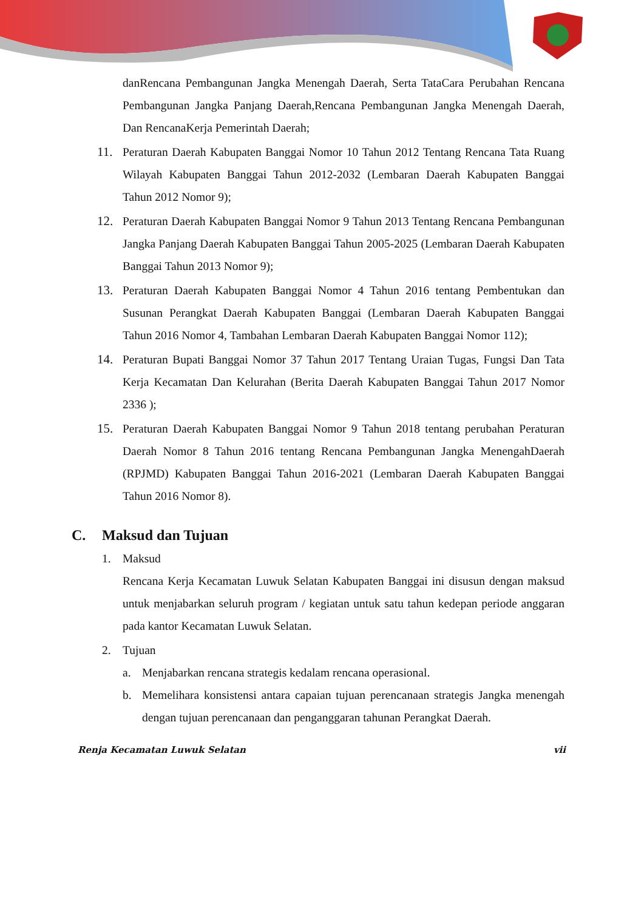danRencana Pembangunan Jangka Menengah Daerah, Serta TataCara Perubahan Rencana Pembangunan Jangka Panjang Daerah,Rencana Pembangunan Jangka Menengah Daerah, Dan RencanaKerja Pemerintah Daerah;
11. Peraturan Daerah Kabupaten Banggai Nomor 10 Tahun 2012 Tentang Rencana Tata Ruang Wilayah Kabupaten Banggai Tahun 2012-2032 (Lembaran Daerah Kabupaten Banggai Tahun 2012 Nomor 9);
12. Peraturan Daerah Kabupaten Banggai Nomor 9 Tahun 2013 Tentang Rencana Pembangunan Jangka Panjang Daerah Kabupaten Banggai Tahun 2005-2025 (Lembaran Daerah Kabupaten Banggai Tahun 2013 Nomor 9);
13. Peraturan Daerah Kabupaten Banggai Nomor 4 Tahun 2016 tentang Pembentukan dan Susunan Perangkat Daerah Kabupaten Banggai (Lembaran Daerah Kabupaten Banggai Tahun 2016 Nomor 4, Tambahan Lembaran Daerah Kabupaten Banggai Nomor 112);
14. Peraturan Bupati Banggai Nomor 37 Tahun 2017 Tentang Uraian Tugas, Fungsi Dan Tata Kerja Kecamatan Dan Kelurahan (Berita Daerah Kabupaten Banggai Tahun 2017 Nomor 2336 );
15. Peraturan Daerah Kabupaten Banggai Nomor 9 Tahun 2018 tentang perubahan Peraturan Daerah Nomor 8 Tahun 2016 tentang Rencana Pembangunan Jangka MenengahDaerah (RPJMD) Kabupaten Banggai Tahun 2016-2021 (Lembaran Daerah Kabupaten Banggai Tahun 2016 Nomor 8).
C. Maksud dan Tujuan
1. Maksud
Rencana Kerja Kecamatan Luwuk Selatan Kabupaten Banggai ini disusun dengan maksud untuk menjabarkan seluruh program / kegiatan untuk satu tahun kedepan periode anggaran pada kantor Kecamatan Luwuk Selatan.
2. Tujuan
a. Menjabarkan rencana strategis kedalam rencana operasional.
b. Memelihara konsistensi antara capaian tujuan perencanaan strategis Jangka menengah dengan tujuan perencanaan dan penganggaran tahunan Perangkat Daerah.
Renja Kecamatan Luwuk Selatan vii